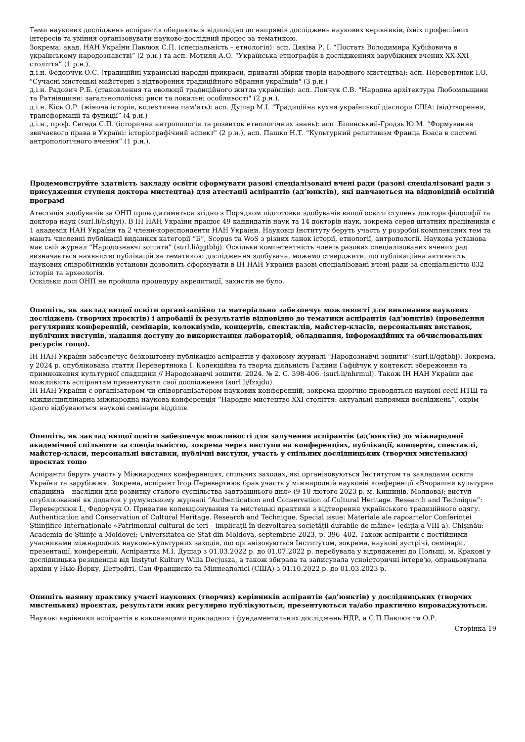Теми наукових досліджень аспірантів обираються відповідно до напрямів досліджень наукових керівників, їхніх професійних інтересів та уміння організовувати науково-дослідний процес за тематикою.
Зокрема: акад. НАН України Павлюк С.П. (спеціальність – етнологія): асп. Дяківа Р. І. “Постать Володимира Кубійовича в українському народознавстві” (2 р.н.) та асп. Мотиля А.О. “Українська етнографія в дослідженнях зарубіжних вчених ХХ-ХХІ століття” (1 р.н.).
д.і.н. Федорчук О.С. (традиційні українські народні прикраси, приватні збірки творів народного мистецтва): асп. Перевертнюк І.О. "Сучасні мистецькі майстерні з відтворення традиційного вбрання українців" (3 р.н.)
д.і.н. Радович Р.Б. (становлення та еволюції традиційного житла українців): асп. Лончук С.В. "Народна архітектура Любомльщини та Ратнівщини: загальнополіські риси та локальні особливості" (2 р.н.).
д.і.н. Кісь О.Р. (жіноча історія, колективна пам’ять): асп. Душар М.І. “Традиційна кухня української діаспори США: (від)творення, трансформації та функції” (4 р.н.)
д.і.н., проф. Сегеда С.П. (історична антропологія та розвиток етнологічних знань): асп. Білинський-Гродзь Ю.М. “Формування звичаєвого права в Україні: історіографічний аспект" (2 р.н.), асп. Пашко Н.Т. “Культурний релятивізм Франца Боаса в системі антропологічного вчення” (1 р.н.).
Продемонструйте здатність закладу освіти сформувати разові спеціалізовані вчені ради (разові спеціалізовані ради з присудження ступеня доктора мистецтва) для атестації аспірантів (ад’юнктів), які навчаються на відповідній освітній програмі
Атестація здобувачів за ОНП проводитиметься згідно з Порядком підготовки здобувачів вищої освіти ступеня доктора філософії та доктора наук (surl.li/hshjyi). В ІН НАН України працює 49 кандидатів наук та 14 докторів наук, зокрема серед штатних працівників є 1 академік НАН України та 2 члени-кореспонденти НАН України. Науковці Інституту беруть участь у розробці комплексних тем та мають численні публікації виданнях категорії “Б”, Scopus та WoS з різних ланок історії, етнології, антропології. Наукова установа має свій журнал “Народознавчі зошити” (surl.li/qgtbbj). Оскільки компетентність членів разових спеціалізованих вчених рад визначається наявністю публікацій за тематикою дослідження здобувача, можемо стверджити, що публікаційна активність наукових співробітників установи дозволить сформувати в ІН НАН України разові спеціалізовані вчені ради за спеціальністю 032 історія та археологія.
Оскільки досі ОНП не пройшла процедуру акредитації, захистів не було.
Опишіть, як заклад вищої освіти організаційно та матеріально забезпечує можливості для виконання наукових досліджень (творчих проєктів) і апробації їх результатів відповідно до тематики аспірантів (ад’юнктів) (проведення регулярних конференцій, семінарів, колоквіумів, концертів, спектаклів, майстер-класів, персональних виставок, публічних виступів, надання доступу до використання лабораторій, обладнання, інформаційних та обчислювальних ресурсів тощо).
ІН НАН України забезпечує безкоштовну публікацію аспірантів у фаховому журналі "Народознавчі зошити" (surl.li/qgtbbj). Зокрема, у 2024 р. опублікована стаття Перевертнюка І. Колекційна та творча діяльність Галини Гафійчук у контексті збереження та примноження культурної спадщини // Народознавчі зошити. 2024. № 2. С. 398-406. (surl.li/nhrmul). Також ІН НАН України дає можливість аспірантам презентувати свої дослідження (surl.li/fzxjdu).
ІН НАН України є організатором чи співорганізатором наукових конференцій, зокрема щорічно проводяться наукові сесії НТШ та міждисциплінарна міжнародна наукова конференція “Народне мистецтво ХХІ століття: актуальні напрямки досліджень”, окрім цього відбуваються наукові семінари відділів.
Опишіть, як заклад вищої освіти забезпечує можливості для залучення аспірантів (ад’юнктів) до міжнародної академічної спільноти за спеціальністю, зокрема через виступи на конференціях, публікації, концерти, спектаклі, майстер-класи, персональні виставки, публічні виступи, участь у спільних дослідницьких (творчих мистецьких) проєктах тощо
Аспіранти беруть участь у Міжнародних конференціях, спільних заходах, які організовуються Інститутом та закладами освіти України та зарубіжжя. Зокрема, аспірант Ігор Перевертнюк брав участь у міжнародній науковій конференції «Вчорашня культурна спадщина – наслідки для розвитку сталого суспільства завтрашнього дня» (9-10 лютого 2023 р. м. Кишинів, Молдова); виступ опублікований як додаток у румунському журналі “Authentication and Conservation of Cultural Heritage. Research and Technique”: Перевертнюк І., Федорчук О. Приватне колекціонування та мистецькі практики з відтворення українського традиційного одягу. Authentication and Conservation of Cultural Heritage. Research and Technique. Special issue: Materiale ale rapoartelor Conferinței Științifice Internaționale «Patrimoniul cultural de ieri – implicații în dezvoltarea societății durabile de mâine» (ediția a VIII-a). Chișinău: Academia de Științe a Moldovei; Universitatea de Stat din Moldova, septembrie 2023, p. 396–402. Також аспіранти є постійними учасниками міжнародних науково-культурних заходів, що організовуються Інститутом, зокрема, наукові зустрічі, семінари, презентації, конференції. Аспірантка М.І. Душар з 01.03.2022 р. до 01.07.2022 р. перебувала у відрядженні до Польщі, м. Кракові у дослідницька резиденція від Instytut Kultury Willa Decjusza, а також збирала та записувала усноісторичні інтерв'ю, опрацьовувала архіви у Нью-Йорку, Детройті, Сан Франциско та Міннеаполісі (США) з 01.10.2022 р. до 01.03.2023 р.
Опишіть наявну практику участі наукових (творчих) керівників аспірантів (ад’юнктів) у дослідницьких (творчих мистецьких) проєктах, результати яких регулярно публікуються, презентуються та/або практично впроваджуються.
Наукові керівники аспірантів є виконавцями прикладних і фундаментальних досліджень НДР, а С.П.Павлюк та О.Р.
Сторінка 19